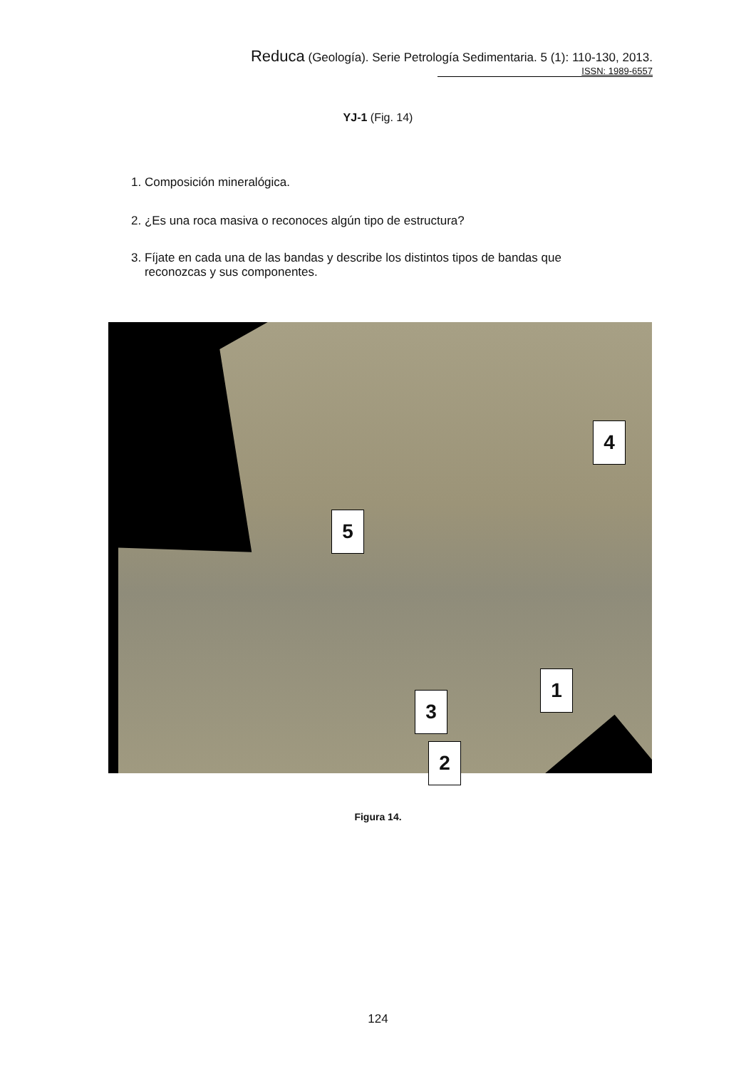Reduca (Geología). Serie Petrología Sedimentaria. 5 (1): 110-130, 2013.
ISSN: 1989-6557
YJ-1 (Fig. 14)
1. Composición mineralógica.
2. ¿Es una roca masiva o reconoces algún tipo de estructura?
3. Fíjate en cada una de las bandas y describe los distintos tipos de bandas que
reconozcas y sus componentes.
4
5
1
3
2
Figura 14.
124